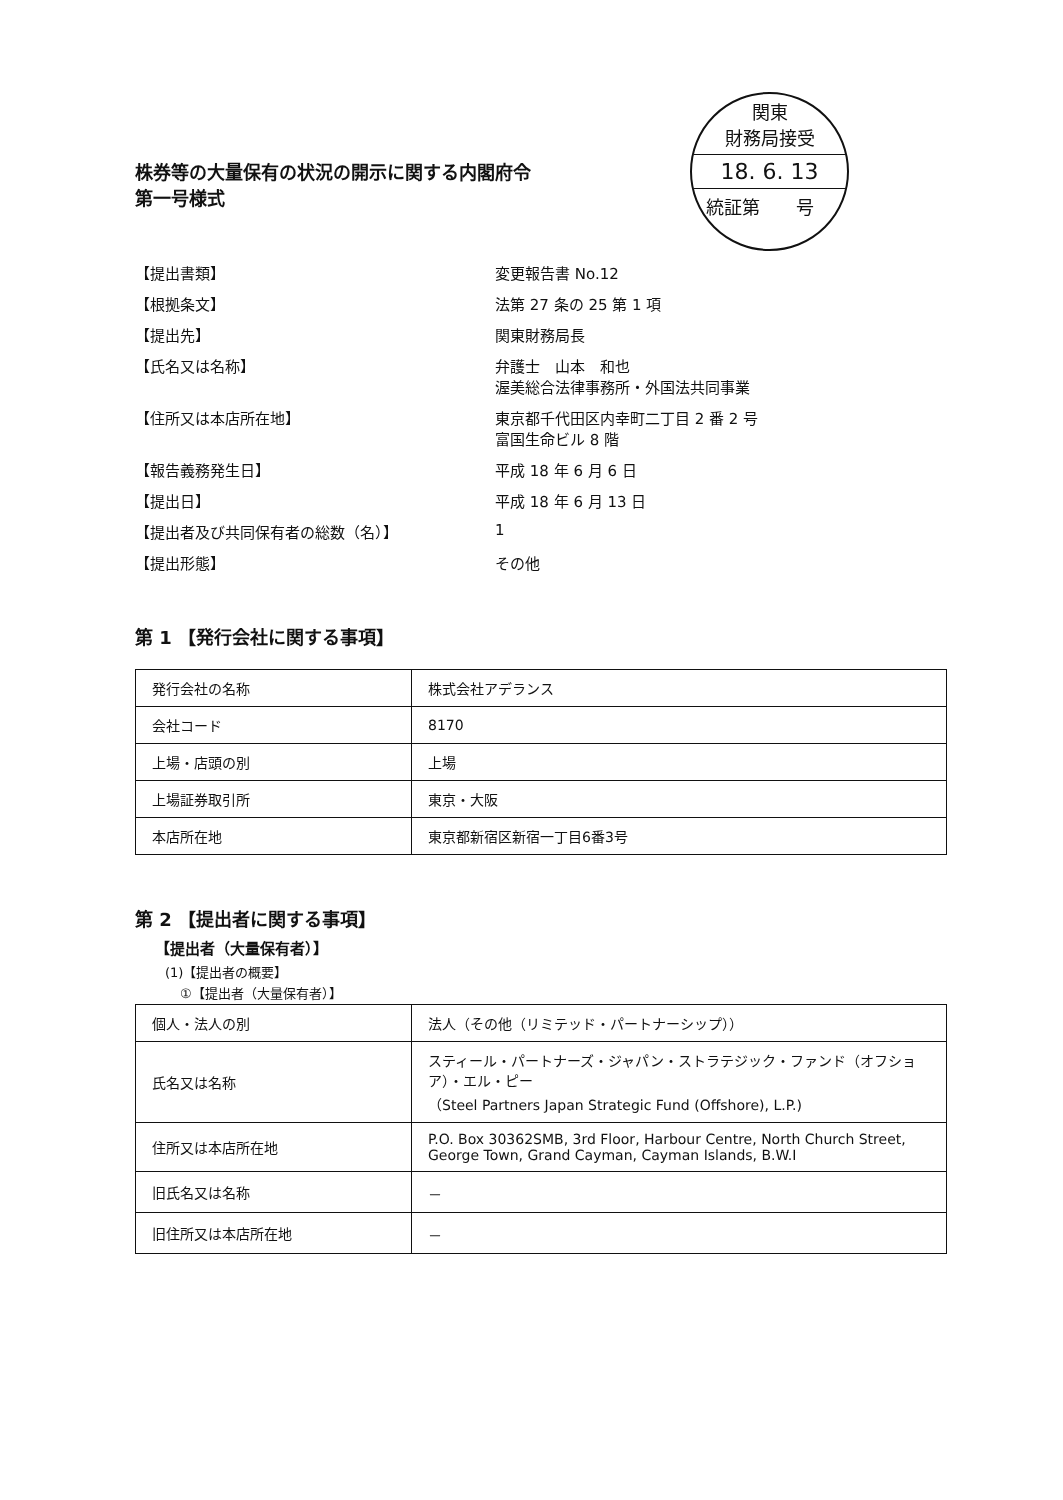関東
財務局接受
18. 6. 13
統証第　　号
株券等の大量保有の状況の開示に関する内閣府令
第一号様式
【提出書類】 変更報告書 No.12
【根拠条文】 法第 27 条の 25 第 1 項
【提出先】 関東財務局長
【氏名又は名称】 弁護士　山本　和也
渥美総合法律事務所・外国法共同事業
【住所又は本店所在地】 東京都千代田区内幸町二丁目 2 番 2 号
富国生命ビル 8 階
【報告義務発生日】 平成 18 年 6 月 6 日
【提出日】 平成 18 年 6 月 13 日
【提出者及び共同保有者の総数（名）】 1
【提出形態】 その他
第 1 【発行会社に関する事項】
| 発行会社の名称 | 株式会社アデランス |
| 会社コード | 8170 |
| 上場・店頭の別 | 上場 |
| 上場証券取引所 | 東京・大阪 |
| 本店所在地 | 東京都新宿区新宿一丁目6番3号 |
第 2 【提出者に関する事項】
【提出者（大量保有者）】
(1)【提出者の概要】
①【提出者（大量保有者）】
| 個人・法人の別 | 法人（その他（リミテッド・パートナーシップ）） |
| 氏名又は名称 | スティール・パートナーズ・ジャパン・ストラテジック・ファンド（オフショア）・エル・ピー （Steel Partners Japan Strategic Fund (Offshore), L.P.) |
| 住所又は本店所在地 | P.O. Box 30362SMB, 3rd Floor, Harbour Centre, North Church Street, George Town, Grand Cayman, Cayman Islands, B.W.I |
| 旧氏名又は名称 | － |
| 旧住所又は本店所在地 | － |